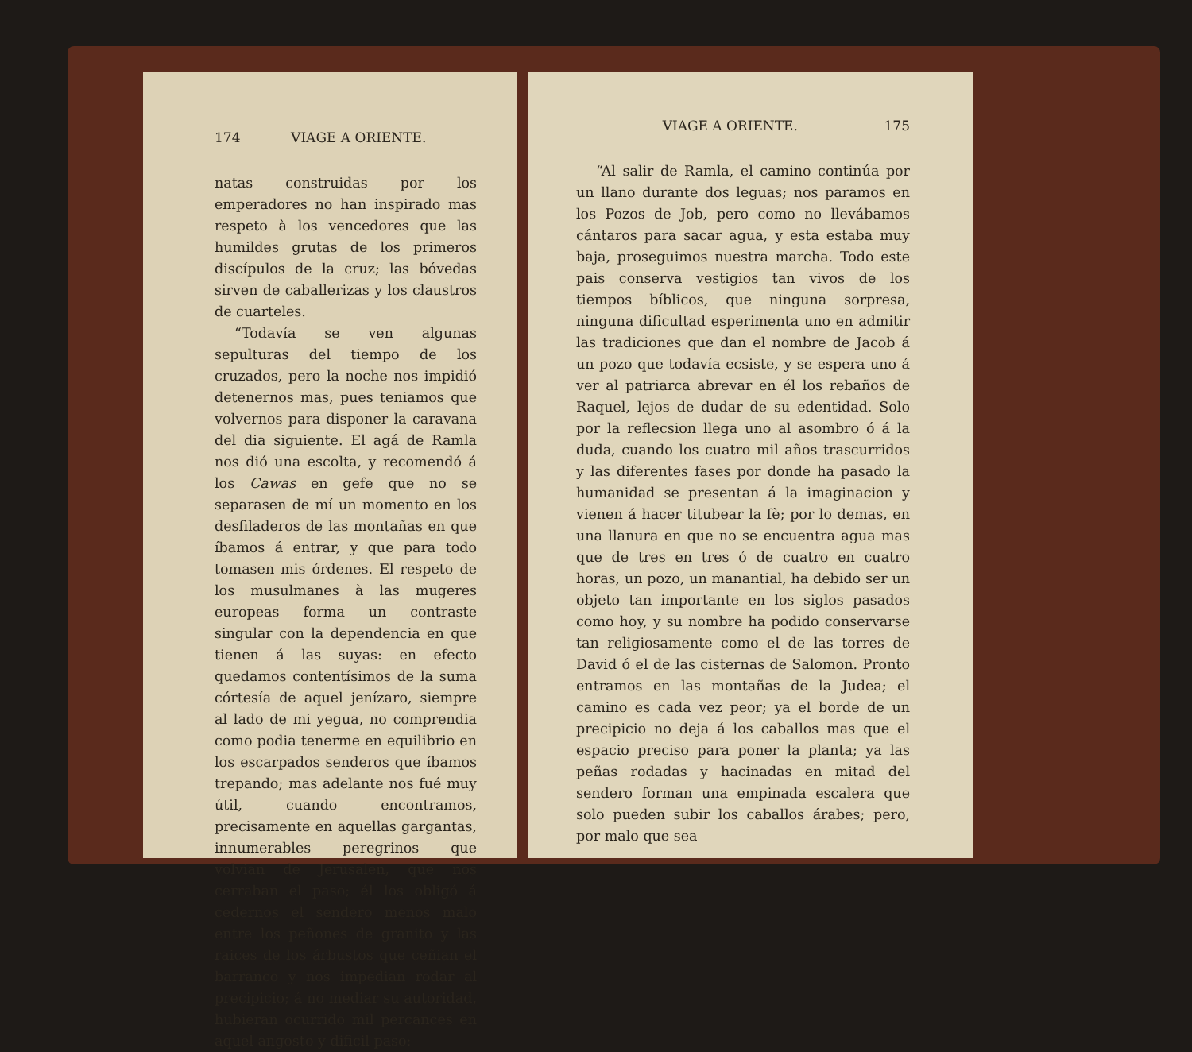174 VIAGE A ORIENTE.
natas construidas por los emperadores no han inspirado mas respeto à los vencedores que las humildes grutas de los primeros discípulos de la cruz; las bóvedas sirven de caballerizas y los claustros de cuarteles.
“Todavía se ven algunas sepulturas del tiempo de los cruzados, pero la noche nos impidió detenernos mas, pues teniamos que volvernos para disponer la caravana del dia siguiente. El agá de Ramla nos dió una escolta, y recomendó á los Cawas en gefe que no se separasen de mí un momento en los desfiladeros de las montañas en que íbamos á entrar, y que para todo tomasen mis órdenes. El respeto de los musulmanes à las mugeres europeas forma un contraste singular con la dependencia en que tienen á las suyas: en efecto quedamos contentísimos de la suma córtesía de aquel jenízaro, siempre al lado de mi yegua, no comprendia como podia tenerme en equilibrio en los escarpados senderos que íbamos trepando; mas adelante nos fué muy útil, cuando encontramos, precisamente en aquellas gargantas, innumerables peregrinos que volvian de Jerusalen, que nos cerraban el paso; él los obligó á cedernos el sendero menos malo entre los peñones de granito y las raices de los árbustos que ceñian el barranco y nos impedian rodar al precipicio; á no mediar su autoridad, hubieran ocurrido mil percances en aquel angosto y dificil paso:
VIAGE A ORIENTE. 175
“Al salir de Ramla, el camino continúa por un llano durante dos leguas; nos paramos en los Pozos de Job, pero como no llevábamos cántaros para sacar agua, y esta estaba muy baja, proseguimos nuestra marcha. Todo este pais conserva vestigios tan vivos de los tiempos bíblicos, que ninguna sorpresa, ninguna dificultad esperimenta uno en admitir las tradiciones que dan el nombre de Jacob á un pozo que todavía ecsiste, y se espera uno á ver al patriarca abrevar en él los rebaños de Raquel, lejos de dudar de su edentidad. Solo por la reflecsion llega uno al asombro ó á la duda, cuando los cuatro mil años trascurridos y las diferentes fases por donde ha pasado la humanidad se presentan á la imaginacion y vienen á hacer titubear la fè; por lo demas, en una llanura en que no se encuentra agua mas que de tres en tres ó de cuatro en cuatro horas, un pozo, un manantial, ha debido ser un objeto tan importante en los siglos pasados como hoy, y su nombre ha podido conservarse tan religiosamente como el de las torres de David ó el de las cisternas de Salomon. Pronto entramos en las montañas de la Judea; el camino es cada vez peor; ya el borde de un precipicio no deja á los caballos mas que el espacio preciso para poner la planta; ya las peñas rodadas y hacinadas en mitad del sendero forman una empinada escalera que solo pueden subir los caballos árabes; pero, por malo que sea